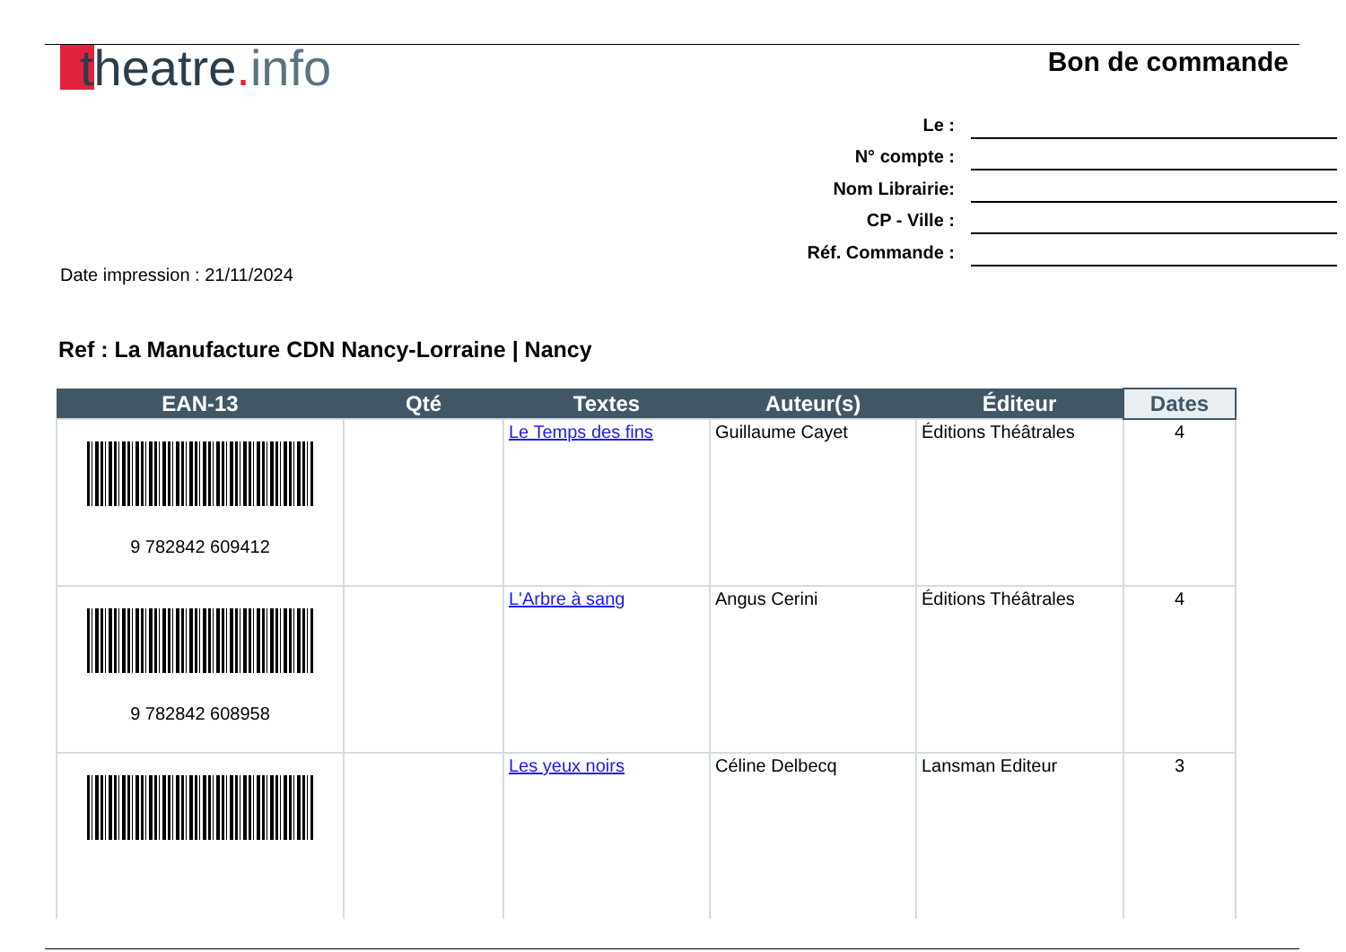theatre. info
Bon de commande
Le :
N° compte :
Nom Librairie:
CP - Ville :
Réf. Commande :
Date impression : 21/11/2024
Ref : La Manufacture CDN Nancy-Lorraine | Nancy
| EAN-13 | Qté | Textes | Auteur(s) | Éditeur | Dates |
| --- | --- | --- | --- | --- | --- |
| 9 782842 609412 | | Le Temps des fins | Guillaume Cayet | Éditions Théâtrales | 4 |
| 9 782842 608958 | | L'Arbre à sang | Angus Cerini | Éditions Théâtrales | 4 |
| | | Les yeux noirs | Céline Delbecq | Lansman Editeur | 3 |